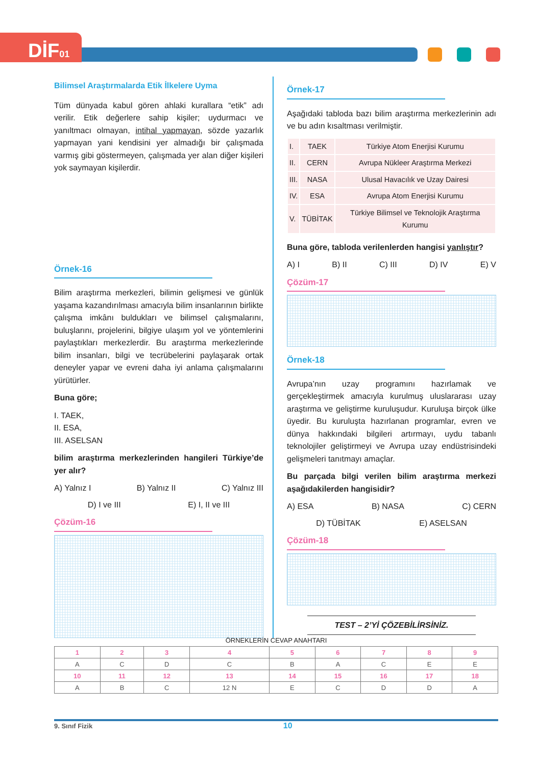DİF01
Bilimsel Araştırmalarda Etik İlkelere Uyma
Tüm dünyada kabul gören ahlaki kurallara “etik” adı verilir. Etik değerlere sahip kişiler; uydurmacı ve yanıltmacı olmayan, intihal yapmayan, sözde yazarlık yapmayan yani kendisini yer almadığı bir çalışmada varmış gibi göstermeyen, çalışmada yer alan diğer kişileri yok saymayan kişilerdir.
Örnek-16
Bilim araştırma merkezleri, bilimin gelişmesi ve günlük yaşama kazandırılması amacıyla bilim insanlarının birlikte çalışma imkânı buldukları ve bilimsel çalışmalarını, buluşlarını, projelerini, bilgiye ulaşım yol ve yöntemlerini paylaştıkları merkezlerdir. Bu araştırma merkezlerinde bilim insanları, bilgi ve tecrübelerini paylaşarak ortak deneyler yapar ve evreni daha iyi anlama çalışmalarını yürütürler.
Buna göre;
I. TAEK,
II. ESA,
III. ASELSAN
bilim araştırma merkezlerinden hangileri Türkiye’de yer alır?
A) Yalnız I B) Yalnız II C) Yalnız III
D) I ve III E) I, II ve III
Çözüm-16
Örnek-17
Aşağıdaki tabloda bazı bilim araştırma merkezlerinin adı ve bu adın kısaltması verilmiştir.
| I. | TAEK | Türkiye Atom Enerjisi Kurumu |
| II. | CERN | Avrupa Nükleer Araştırma Merkezi |
| III. | NASA | Ulusal Havacılık ve Uzay Dairesi |
| IV. | ESA | Avrupa Atom Enerjisi Kurumu |
| V. | TÜBİTAK | Türkiye Bilimsel ve Teknolojik Araştırma Kurumu |
Buna göre, tabloda verilenlerden hangisi yanlıştır?
A) I B) II C) III D) IV E) V
Çözüm-17
Örnek-18
Avrupa’nın uzay programını hazırlamak ve gerçekleştirmek amacıyla kurulmuş uluslararası uzay araştırma ve geliştirme kuruluşudur. Kuruluşa birçok ülke üyedir. Bu kuruluşta hazırlanan programlar, evren ve dünya hakkındaki bilgileri artırmayı, uydu tabanlı teknolojiler geliştirmeyi ve Avrupa uzay endüstrisindeki gelişmeleri tanıtmayı amaçlar.
Bu parçada bilgi verilen bilim araştırma merkezi aşağıdakilerden hangisidir?
A) ESA B) NASA C) CERN
D) TÜBİTAK E) ASELSAN
Çözüm-18
TEST – 2’Yİ ÇÖZEBİLİRSİNİZ.
ÖRNEKLERİN CEVAP ANAHTARI
| 1 | 2 | 3 | 4 | 5 | 6 | 7 | 8 | 9 |
| A | C | D | C | B | A | C | E | E |
| 10 | 11 | 12 | 13 | 14 | 15 | 16 | 17 | 18 |
| A | B | C | 12 N | E | C | D | D | A |
9. Sınıf Fizik 10